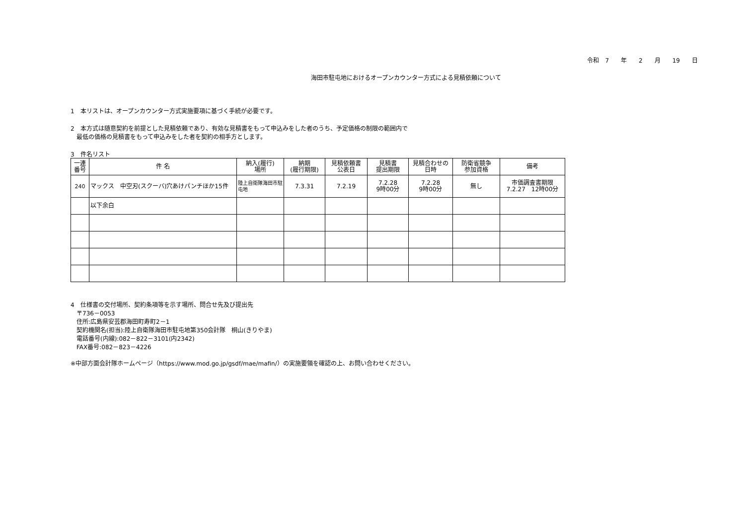令和　7　　年　　2　　月　　19　　日
海田市駐屯地におけるオープンカウンター方式による見積依頼について
1　本リストは、オープンカウンター方式実施要項に基づく手続が必要です。
2　本方式は随意契約を前提とした見積依頼であり、有効な見積書をもって申込みをした者のうち、予定価格の制限の範囲内で
　最低の価格の見積書をもって申込みをした者を契約の相手方とします。
3　件名リスト
| 一連 番号 | 件 名 | 納入(履行) 場所 | 納期 (履行期限) | 見積依頼書 公表日 | 見積書 提出期限 | 見積合わせの 日時 | 防衛省競争 参加資格 | 備考 |
| --- | --- | --- | --- | --- | --- | --- | --- | --- |
| 240 | マックス 中空刃(スクーバ)穴あけパンチほか15件 | 陸上自衛隊海田市駐屯地 | 7.3.31 | 7.2.19 | 7.2.28 9時00分 | 7.2.28 9時00分 | 無し | 市価調査書期限 7.2.27 12時00分 |
| | 以下余白 | | | | | | | |
4　仕様書の交付場所、契約条項等を示す場所、問合せ先及び提出先
　〒736－0053
　住所:広島県安芸郡海田町寿町2－1
　契約機関名(担当):陸上自衛隊海田市駐屯地第350会計隊　桐山(きりやま)
　電話番号(内線):082－822－3101(内2342)
　FAX番号:082－823－4226
※中部方面会計隊ホームページ（https://www.mod.go.jp/gsdf/mae/mafin/）の実施要領を確認の上、お問い合わせください。